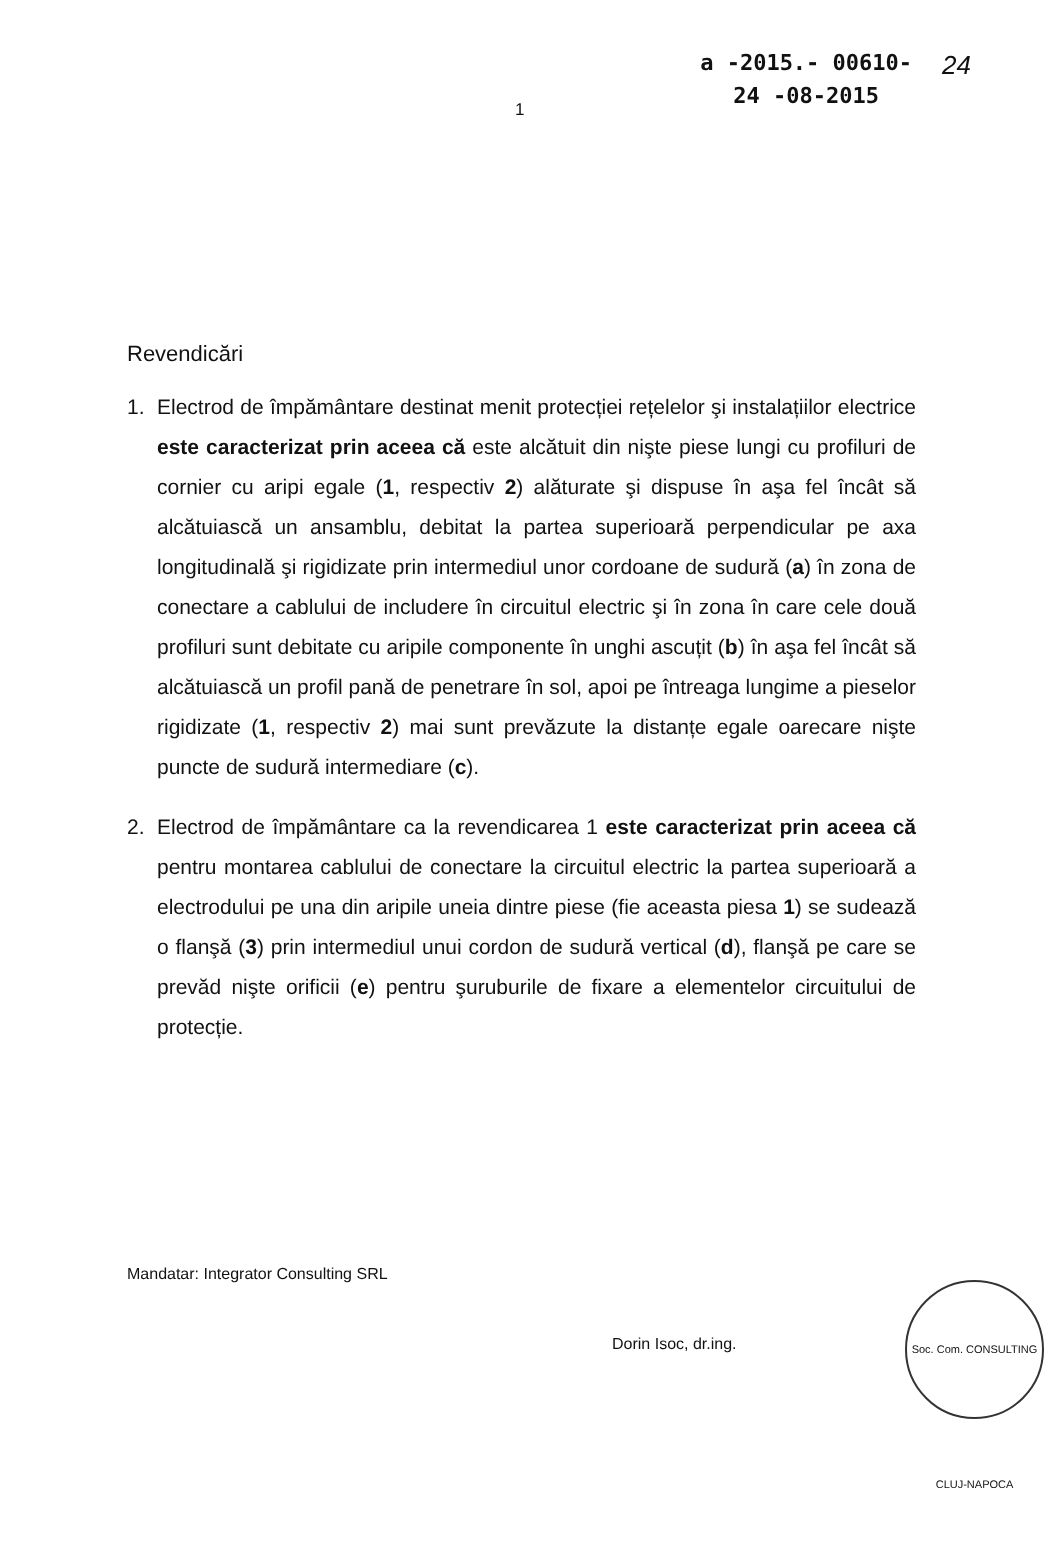1
a -2015.- 00610-
24 -08-2015
24
Revendicări
1. Electrod de împământare destinat menit protecției rețelelor şi instalațiilor electrice este caracterizat prin aceea că este alcătuit din nişte piese lungi cu profiluri de cornier cu aripi egale (1, respectiv 2) alăturate şi dispuse în aşa fel încât să alcătuiască un ansamblu, debitat la partea superioară perpendicular pe axa longitudinală şi rigidizate prin intermediul unor cordoane de sudură (a) în zona de conectare a cablului de includere în circuitul electric şi în zona în care cele două profiluri sunt debitate cu aripile componente în unghi ascuțit (b) în aşa fel încât să alcătuiască un profil pană de penetrare în sol, apoi pe întreaga lungime a pieselor rigidizate (1, respectiv 2) mai sunt prevăzute la distanțe egale oarecare nişte puncte de sudură intermediare (c).
2. Electrod de împământare ca la revendicarea 1 este caracterizat prin aceea că pentru montarea cablului de conectare la circuitul electric la partea superioară a electrodului pe una din aripile uneia dintre piese (fie aceasta piesa 1) se sudează o flanşă (3) prin intermediul unui cordon de sudură vertical (d), flanşă pe care se prevăd nişte orificii (e) pentru şuruburile de fixare a elementelor circuitului de protecție.
Mandatar: Integrator Consulting SRL
Dorin Isoc, dr.ing.
Soc. Com. CONSULTING CLUJ-NAPOCA